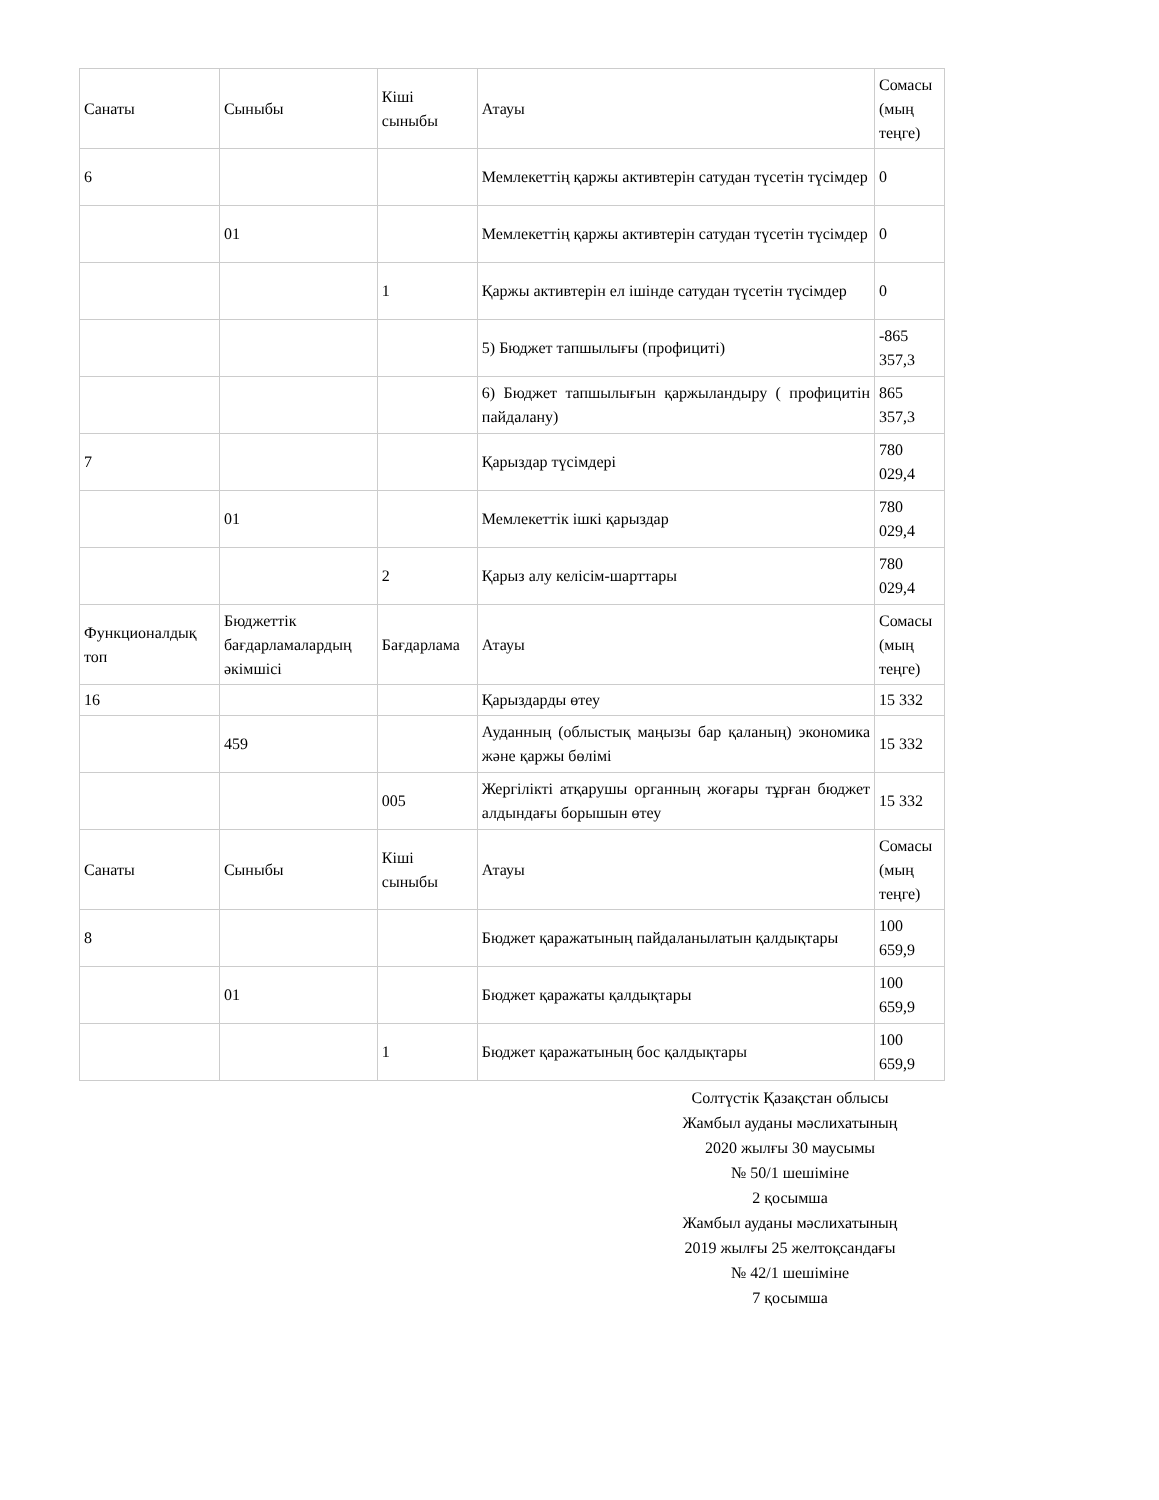| Санаты | Сыныбы | Кіші сыныбы | Атауы | Сомасы (мың теңге) |
| 6 | | | Мемлекеттің қаржы активтерін сатудан түсетін түсімдер | 0 |
| | 01 | | Мемлекеттің қаржы активтерін сатудан түсетін түсімдер | 0 |
| | | 1 | Қаржы активтерін ел ішінде сатудан түсетін түсімдер | 0 |
| | | | 5) Бюджет тапшылығы (профициті) | -865 357,3 |
| | | | 6) Бюджет тапшылығын қаржыландыру ( профицитін пайдалану) | 865 357,3 |
| 7 | | | Қарыздар түсімдері | 780 029,4 |
| | 01 | | Мемлекеттік ішкі қарыздар | 780 029,4 |
| | | 2 | Қарыз алу келісім-шарттары | 780 029,4 |
| Функционалдық топ | Бюджеттік бағдарламалардың әкімшісі | Бағдарлама | Атауы | Сомасы (мың теңге) |
| 16 | | | Қарыздарды өтеу | 15 332 |
| | 459 | | Ауданның (облыстық маңызы бар қаланың) экономика және қаржы бөлімі | 15 332 |
| | | 005 | Жергілікті атқарушы органның жоғары тұрған бюджет алдындағы борышын өтеу | 15 332 |
| Санаты | Сыныбы | Кіші сыныбы | Атауы | Сомасы (мың теңге) |
| 8 | | | Бюджет қаражатының пайдаланылатын қалдықтары | 100 659,9 |
| | 01 | | Бюджет қаражаты қалдықтары | 100 659,9 |
| | | 1 | Бюджет қаражатының бос қалдықтары | 100 659,9 |
Солтүстік Қазақстан облысы
Жамбыл ауданы мәслихатының
2020 жылғы 30 маусымы
№ 50/1 шешіміне
2 қосымша
Жамбыл ауданы мәслихатының
2019 жылғы 25 желтоқсандағы
№ 42/1 шешіміне
7 қосымша